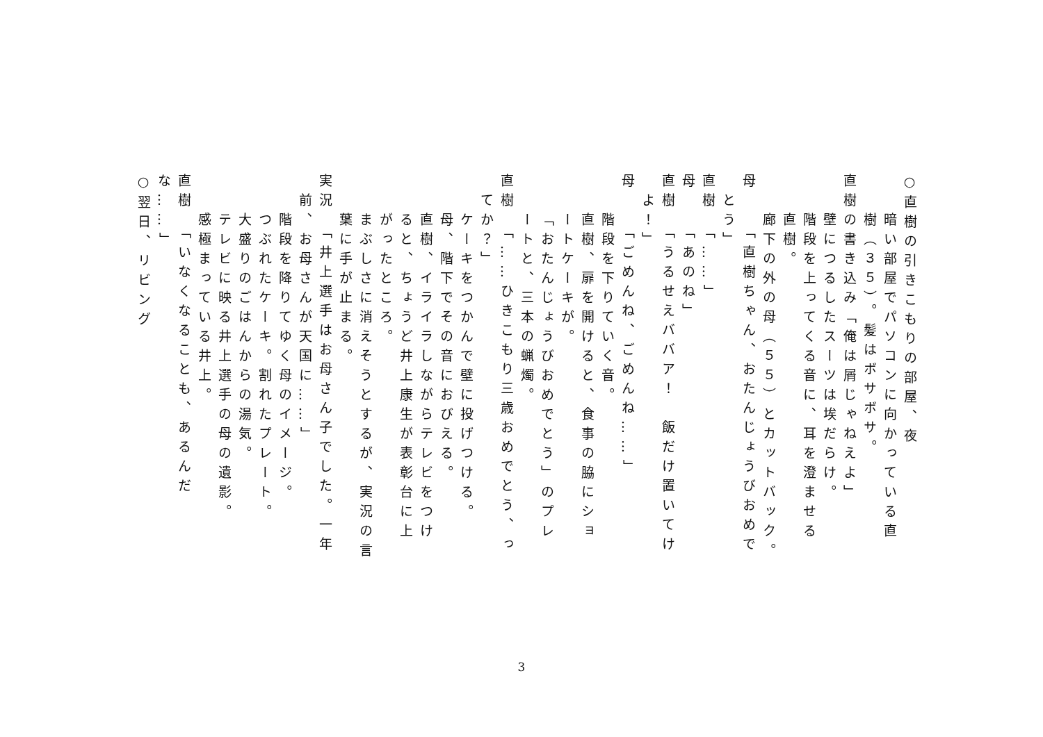○直樹の引きこもりの部屋、夜
暗い部屋でパソコンに向かっている直
樹（３５）。髪はボサボサ。
直樹の書き込み「俺は屑じゃねえよ」
壁につるしたスーツは埃だらけ。
階段を上ってくる音に、耳を澄ませる
直樹。
廊下の外の母（５５）とカットバック。
母　　「直樹ちゃん、おたんじょうびおめで
とう」
直樹　「……」
母　　「あのね」
直樹　「うるせえババア！　飯だけ置いてけ
よ！」
母　　「ごめんね、ごめんね……」
階段を下りていく音。
直樹、扉を開けると、食事の脇にショ
ートケーキが。
「おたんじょうびおめでとう」のプレ
ートと、三本の蝋燭。
直樹　「……ひきこもり三歳おめでとう、っ
てか？」
ケーキをつかんで壁に投げつける。
母、階下でその音におびえる。
直樹、イライラしながらテレビをつけ
ると、ちょうど井上康生が表彰台に上
がったところ。
まぶしさに消えそうとするが、実況の言
葉に手が止まる。
実況　「井上選手はお母さん子でした。一年
前、お母さんが天国に……」
階段を降りてゆく母のイメージ。
つぶれたケーキ。割れたプレート。
大盛りのごはんからの湯気。
テレビに映る井上選手の母の遺影。
感極まっている井上。
直樹　「いなくなることも、あるんだな……」
○翌日、リビング
3